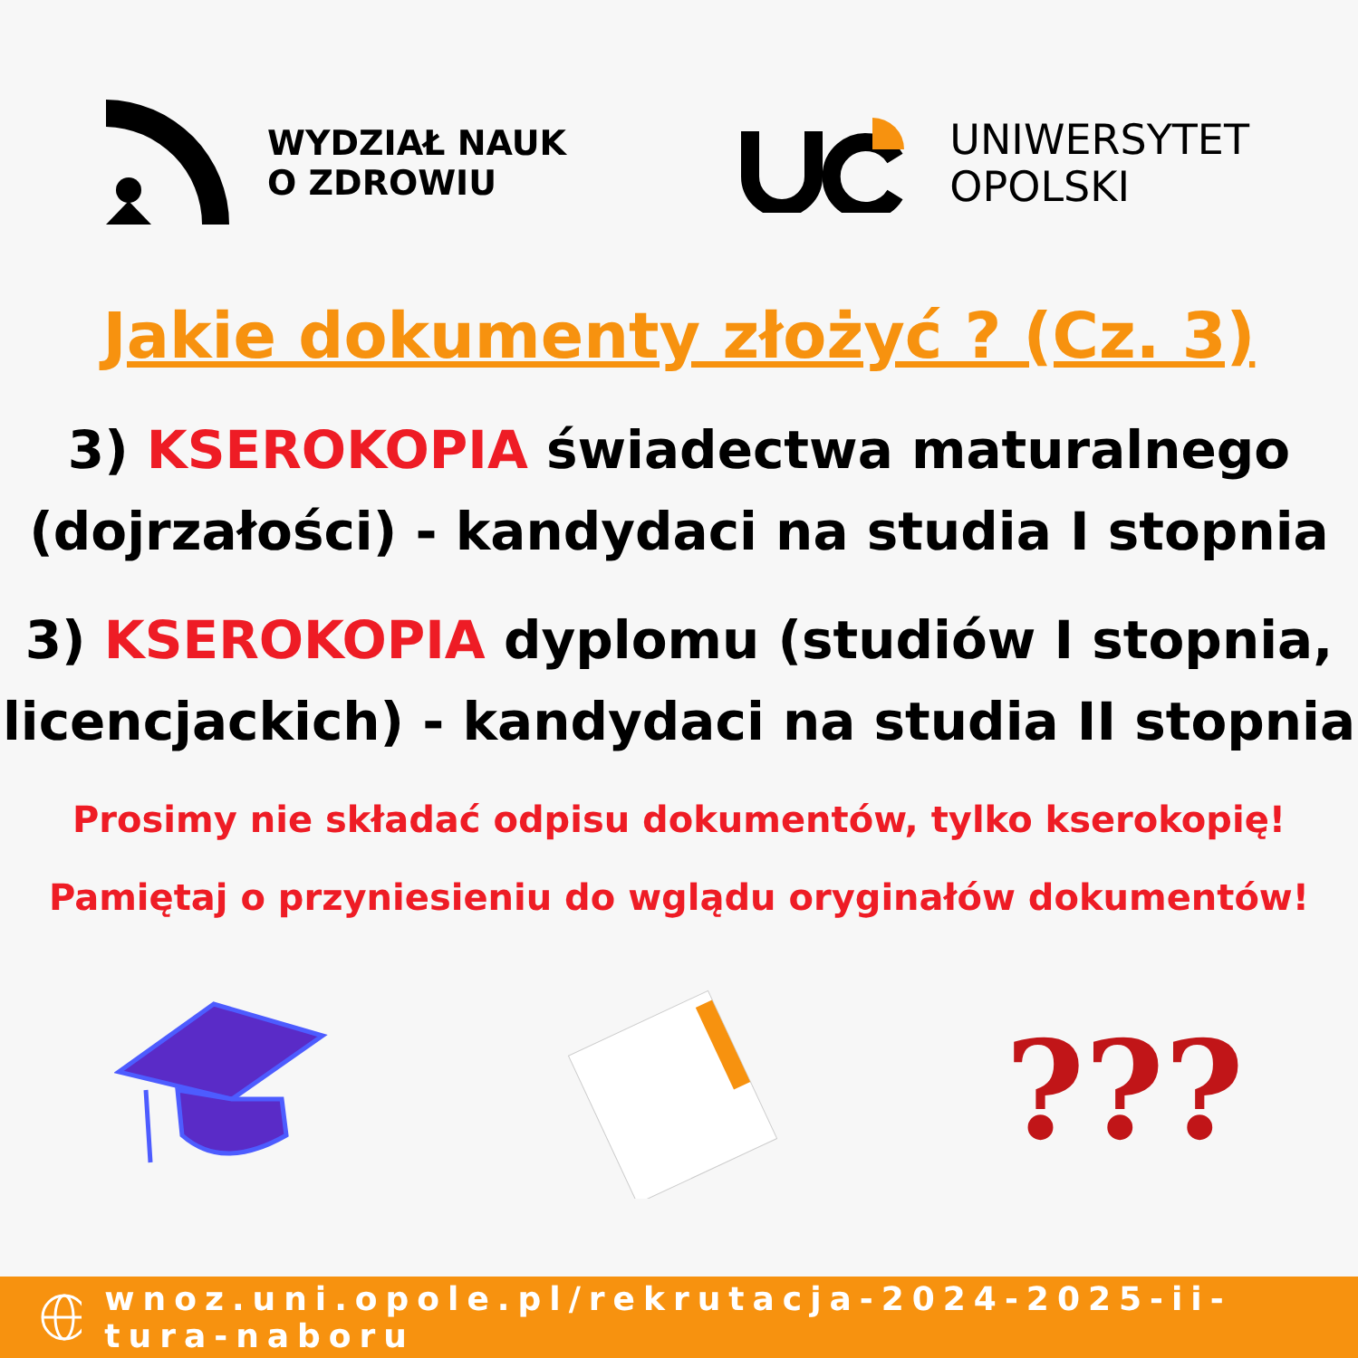WYDZIAŁ NAUK
O ZDROWIU
UNIWERSYTET
OPOLSKI
Jakie dokumenty złożyć ? (Cz. 3)
3) KSEROKOPIA świadectwa maturalnego (dojrzałości) - kandydaci na studia I stopnia
3) KSEROKOPIA dyplomu (studiów I stopnia, licencjackich) - kandydaci na studia II stopnia
Prosimy nie składać odpisu dokumentów, tylko kserokopię!
Pamiętaj o przyniesieniu do wglądu oryginałów dokumentów!
???
wnoz.uni.opole.pl/rekrutacja-2024-2025-ii-tura-naboru